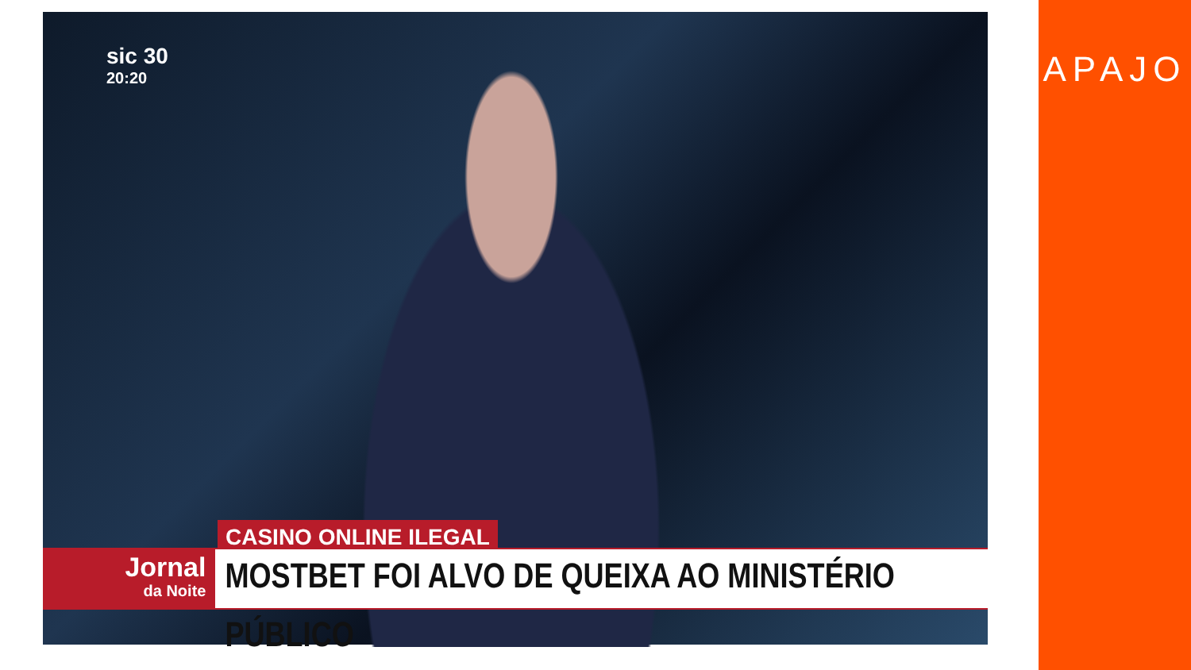sic 30
20:20
CASINO ONLINE ILEGAL
Jornal
da Noite
MOSTBET FOI ALVO DE QUEIXA AO MINISTÉRIO PÚBLICO
APAJO